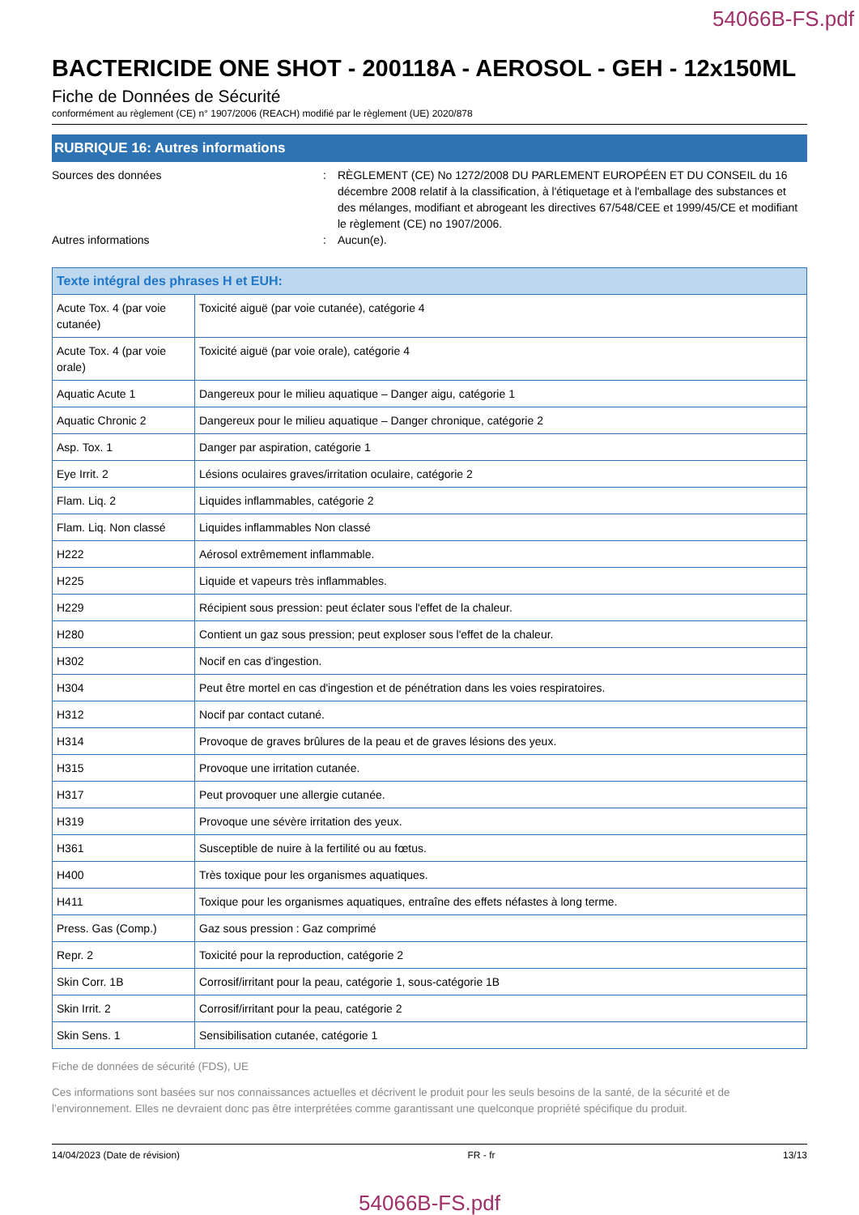54066B-FS.pdf
BACTERICIDE ONE SHOT - 200118A - AEROSOL - GEH - 12x150ML
Fiche de Données de Sécurité
conformément au règlement (CE) n° 1907/2006 (REACH) modifié par le règlement (UE) 2020/878
RUBRIQUE 16: Autres informations
Sources des données : RÈGLEMENT (CE) No 1272/2008 DU PARLEMENT EUROPÉEN ET DU CONSEIL du 16 décembre 2008 relatif à la classification, à l'étiquetage et à l'emballage des substances et des mélanges, modifiant et abrogeant les directives 67/548/CEE et 1999/45/CE et modifiant le règlement (CE) no 1907/2006.
Autres informations : Aucun(e).
| Texte intégral des phrases H et EUH: | |
| --- | --- |
| Acute Tox. 4 (par voie cutanée) | Toxicité aiguë (par voie cutanée), catégorie 4 |
| Acute Tox. 4 (par voie orale) | Toxicité aiguë (par voie orale), catégorie 4 |
| Aquatic Acute 1 | Dangereux pour le milieu aquatique – Danger aigu, catégorie 1 |
| Aquatic Chronic 2 | Dangereux pour le milieu aquatique – Danger chronique, catégorie 2 |
| Asp. Tox. 1 | Danger par aspiration, catégorie 1 |
| Eye Irrit. 2 | Lésions oculaires graves/irritation oculaire, catégorie 2 |
| Flam. Liq. 2 | Liquides inflammables, catégorie 2 |
| Flam. Liq. Non classé | Liquides inflammables Non classé |
| H222 | Aérosol extrêmement inflammable. |
| H225 | Liquide et vapeurs très inflammables. |
| H229 | Récipient sous pression: peut éclater sous l'effet de la chaleur. |
| H280 | Contient un gaz sous pression; peut exploser sous l'effet de la chaleur. |
| H302 | Nocif en cas d'ingestion. |
| H304 | Peut être mortel en cas d'ingestion et de pénétration dans les voies respiratoires. |
| H312 | Nocif par contact cutané. |
| H314 | Provoque de graves brûlures de la peau et de graves lésions des yeux. |
| H315 | Provoque une irritation cutanée. |
| H317 | Peut provoquer une allergie cutanée. |
| H319 | Provoque une sévère irritation des yeux. |
| H361 | Susceptible de nuire à la fertilité ou au fœtus. |
| H400 | Très toxique pour les organismes aquatiques. |
| H411 | Toxique pour les organismes aquatiques, entraîne des effets néfastes à long terme. |
| Press. Gas (Comp.) | Gaz sous pression : Gaz comprimé |
| Repr. 2 | Toxicité pour la reproduction, catégorie 2 |
| Skin Corr. 1B | Corrosif/irritant pour la peau, catégorie 1, sous-catégorie 1B |
| Skin Irrit. 2 | Corrosif/irritant pour la peau, catégorie 2 |
| Skin Sens. 1 | Sensibilisation cutanée, catégorie 1 |
Fiche de données de sécurité (FDS), UE
Ces informations sont basées sur nos connaissances actuelles et décrivent le produit pour les seuls besoins de la santé, de la sécurité et de l’environnement. Elles ne devraient donc pas être interprétées comme garantissant une quelconque propriété spécifique du produit.
14/04/2023 (Date de révision) FR - fr 13/13
54066B-FS.pdf